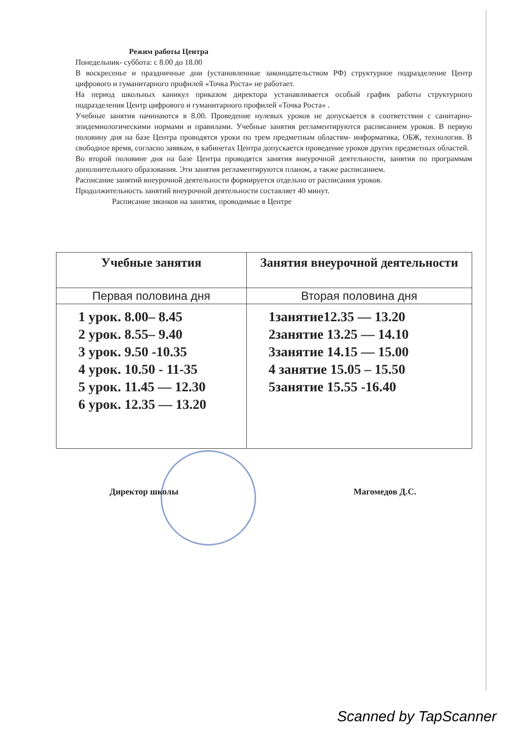Режим работы Центра
Понедельник- суббота: с 8.00 до 18.00
В воскресенье и праздничные дни (установленные законодательством РФ) структурное подразделение Центр цифрового и гуманитарного профилей «Точка Роста» не работает.
На период школьных каникул приказом директора устанавливается особый график работы структурного подразделения Центр цифрового и гуманитарного профилей «Точка Роста» .
Учебные занятия начинаются в 8.00. Проведение нулевых уроков не допускается в соответствии с санитарно- эпидемиологическими нормами и правилами. Учебные занятия регламентируются расписанием уроков. В первую половину дня на базе Центра проводятся уроки по трем предметным областям- информатика, ОБЖ, технология. В свободное время, согласно заявкам, в кабинетах Центра допускается проведение уроков других предметных областей.
Во второй половине дня на базе Центра проводятся занятия внеурочной деятельности, занятия по программам дополнительного образования. Эти занятия регламентируются планом, а также расписанием.
Расписание занятий внеурочной деятельности формируется отдельно от расписания уроков.
Продолжительность занятий внеурочной деятельности составляет 40 минут.
Расписание звонков на занятия, проводимые в Центре
| Учебные занятия | Занятия внеурочной деятельности |
| --- | --- |
| Первая половина дня | Вторая половина дня |
| 1 урок. 8.00– 8.45 2 урок. 8.55– 9.40 3 урок. 9.50 -10.35 4 урок. 10.50 - 11-35 5 урок. 11.45 — 12.30 6 урок. 12.35 — 13.20 | 1занятие12.35 — 13.20 2занятие 13.25 — 14.10 3занятие 14.15 — 15.00 4 занятие 15.05 – 15.50 5занятие 15.55 -16.40 |
Директор школы Магомедов Д.С.
Scanned by TapScanner